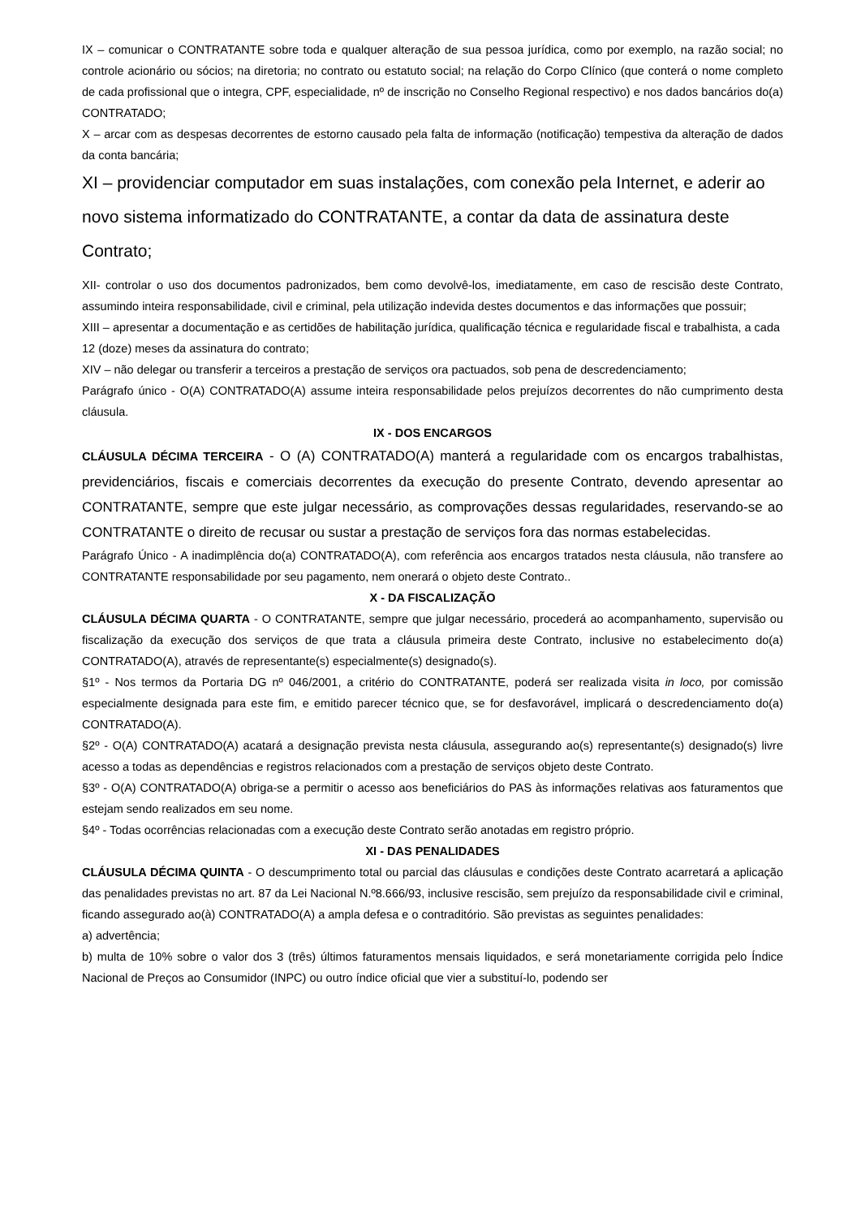IX – comunicar o CONTRATANTE sobre toda e qualquer alteração de sua pessoa jurídica, como por exemplo, na razão social; no controle acionário ou sócios; na diretoria; no contrato ou estatuto social; na relação do Corpo Clínico (que conterá o nome completo de cada profissional que o integra, CPF, especialidade, nº de inscrição no Conselho Regional respectivo) e nos dados bancários do(a) CONTRATADO;
X – arcar com as despesas decorrentes de estorno causado pela falta de informação (notificação) tempestiva da alteração de dados da conta bancária;
XI – providenciar computador em suas instalações, com conexão pela Internet, e aderir ao novo sistema informatizado do CONTRATANTE, a contar da data de assinatura deste Contrato;
XII- controlar o uso dos documentos padronizados, bem como devolvê-los, imediatamente, em caso de rescisão deste Contrato, assumindo inteira responsabilidade, civil e criminal, pela utilização indevida destes documentos e das informações que possuir;
XIII – apresentar a documentação e as certidões de habilitação jurídica, qualificação técnica e regularidade fiscal e trabalhista, a cada 12 (doze) meses da assinatura do contrato;
XIV – não delegar ou transferir a terceiros a prestação de serviços ora pactuados, sob pena de descredenciamento;
Parágrafo único - O(A) CONTRATADO(A) assume inteira responsabilidade pelos prejuízos decorrentes do não cumprimento desta cláusula.
IX - DOS ENCARGOS
CLÁUSULA DÉCIMA TERCEIRA - O (A) CONTRATADO(A) manterá a regularidade com os encargos trabalhistas, previdenciários, fiscais e comerciais decorrentes da execução do presente Contrato, devendo apresentar ao CONTRATANTE, sempre que este julgar necessário, as comprovações dessas regularidades, reservando-se ao CONTRATANTE o direito de recusar ou sustar a prestação de serviços fora das normas estabelecidas.
Parágrafo Único - A inadimplência do(a) CONTRATADO(A), com referência aos encargos tratados nesta cláusula, não transfere ao CONTRATANTE responsabilidade por seu pagamento, nem onerará o objeto deste Contrato..
X - DA FISCALIZAÇÃO
CLÁUSULA DÉCIMA QUARTA - O CONTRATANTE, sempre que julgar necessário, procederá ao acompanhamento, supervisão ou fiscalização da execução dos serviços de que trata a cláusula primeira deste Contrato, inclusive no estabelecimento do(a) CONTRATADO(A), através de representante(s) especialmente(s) designado(s).
§1º - Nos termos da Portaria DG nº 046/2001, a critério do CONTRATANTE, poderá ser realizada visita in loco, por comissão especialmente designada para este fim, e emitido parecer técnico que, se for desfavorável, implicará o descredenciamento do(a) CONTRATADO(A).
§2º - O(A) CONTRATADO(A) acatará a designação prevista nesta cláusula, assegurando ao(s) representante(s) designado(s) livre acesso a todas as dependências e registros relacionados com a prestação de serviços objeto deste Contrato.
§3º - O(A) CONTRATADO(A) obriga-se a permitir o acesso aos beneficiários do PAS às informações relativas aos faturamentos que estejam sendo realizados em seu nome.
§4º - Todas ocorrências relacionadas com a execução deste Contrato serão anotadas em registro próprio.
XI - DAS PENALIDADES
CLÁUSULA DÉCIMA QUINTA - O descumprimento total ou parcial das cláusulas e condições deste Contrato acarretará a aplicação das penalidades previstas no art. 87 da Lei Nacional N.º8.666/93, inclusive rescisão, sem prejuízo da responsabilidade civil e criminal, ficando assegurado ao(à) CONTRATADO(A) a ampla defesa e o contraditório. São previstas as seguintes penalidades:
a) advertência;
b) multa de 10% sobre o valor dos 3 (três) últimos faturamentos mensais liquidados, e será monetariamente corrigida pelo Índice Nacional de Preços ao Consumidor (INPC) ou outro índice oficial que vier a substituí-lo, podendo ser